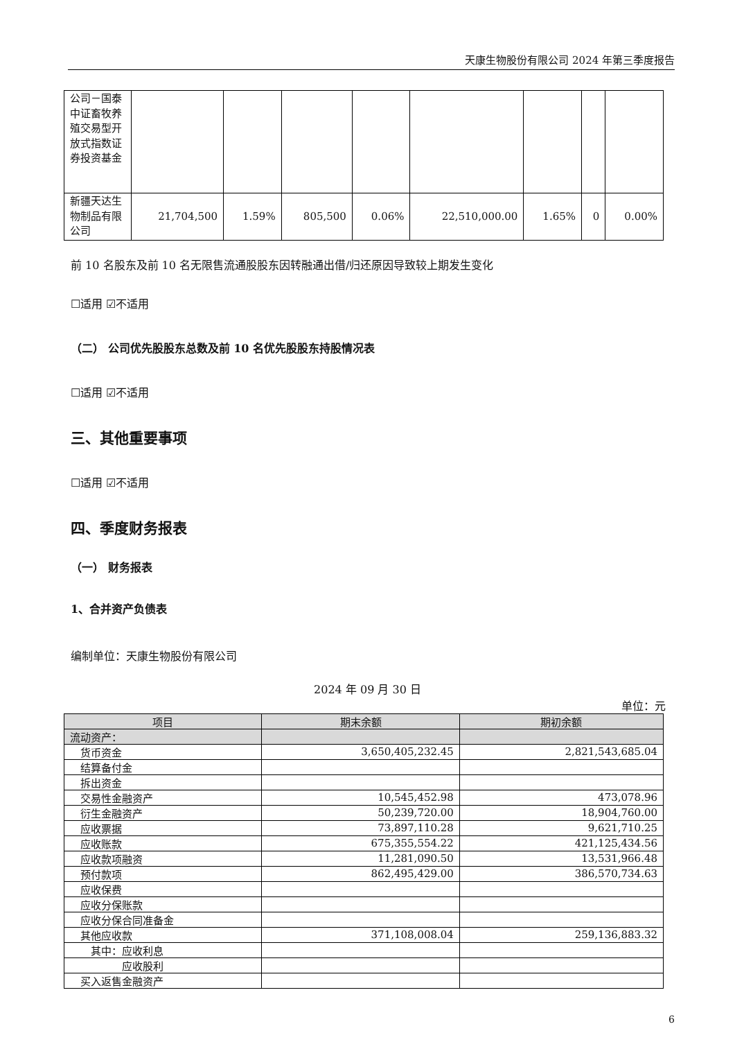天康生物股份有限公司 2024 年第三季度报告
| 公司－国泰中证畜牧养殖交易型开放式指数证券投资基金 | | | | | | | | |
| 新疆天达生物制品有限公司 | 21,704,500 | 1.59% | 805,500 | 0.06% | 22,510,000.00 | 1.65% | 0 | 0.00% |
前 10 名股东及前 10 名无限售流通股股东因转融通出借/归还原因导致较上期发生变化
☐适用 ☑不适用
（二） 公司优先股股东总数及前 10 名优先股股东持股情况表
☐适用 ☑不适用
三、其他重要事项
☐适用 ☑不适用
四、季度财务报表
（一） 财务报表
1、合并资产负债表
编制单位：天康生物股份有限公司
2024 年 09 月 30 日
单位：元
| 项目 | 期末余额 | 期初余额 |
| --- | --- | --- |
| 流动资产： | | |
| 货币资金 | 3,650,405,232.45 | 2,821,543,685.04 |
| 结算备付金 | | |
| 拆出资金 | | |
| 交易性金融资产 | 10,545,452.98 | 473,078.96 |
| 衍生金融资产 | 50,239,720.00 | 18,904,760.00 |
| 应收票据 | 73,897,110.28 | 9,621,710.25 |
| 应收账款 | 675,355,554.22 | 421,125,434.56 |
| 应收款项融资 | 11,281,090.50 | 13,531,966.48 |
| 预付款项 | 862,495,429.00 | 386,570,734.63 |
| 应收保费 | | |
| 应收分保账款 | | |
| 应收分保合同准备金 | | |
| 其他应收款 | 371,108,008.04 | 259,136,883.32 |
| 其中：应收利息 | | |
| 应收股利 | | |
| 买入返售金融资产 | | |
6